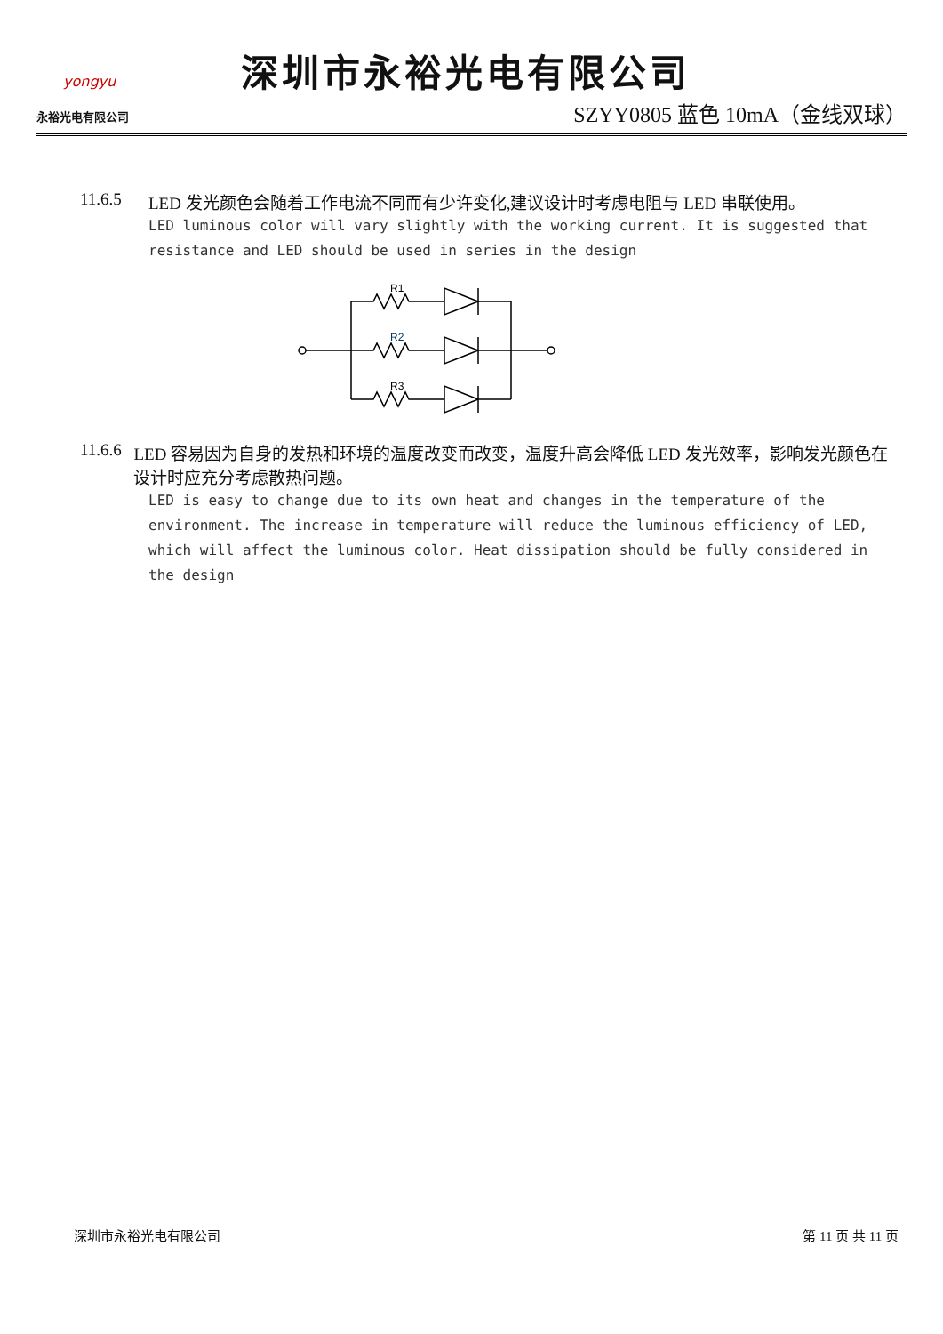yongyu
永裕光电有限公司
深圳市永裕光电有限公司
SZYY0805 蓝色 10mA（金线双球）
11.6.5 LED 发光颜色会随着工作电流不同而有少许变化,建议设计时考虑电阻与 LED 串联使用。
LED luminous color will vary slightly with the working current. It is suggested that resistance and LED should be used in series in the design
R1
R2
R3
11.6.6 LED 容易因为自身的发热和环境的温度改变而改变，温度升高会降低 LED 发光效率，影响发光颜色在设计时应充分考虑散热问题。
LED is easy to change due to its own heat and changes in the temperature of the environment. The increase in temperature will reduce the luminous efficiency of LED, which will affect the luminous color. Heat dissipation should be fully considered in the design
深圳市永裕光电有限公司 第 11 页 共 11 页